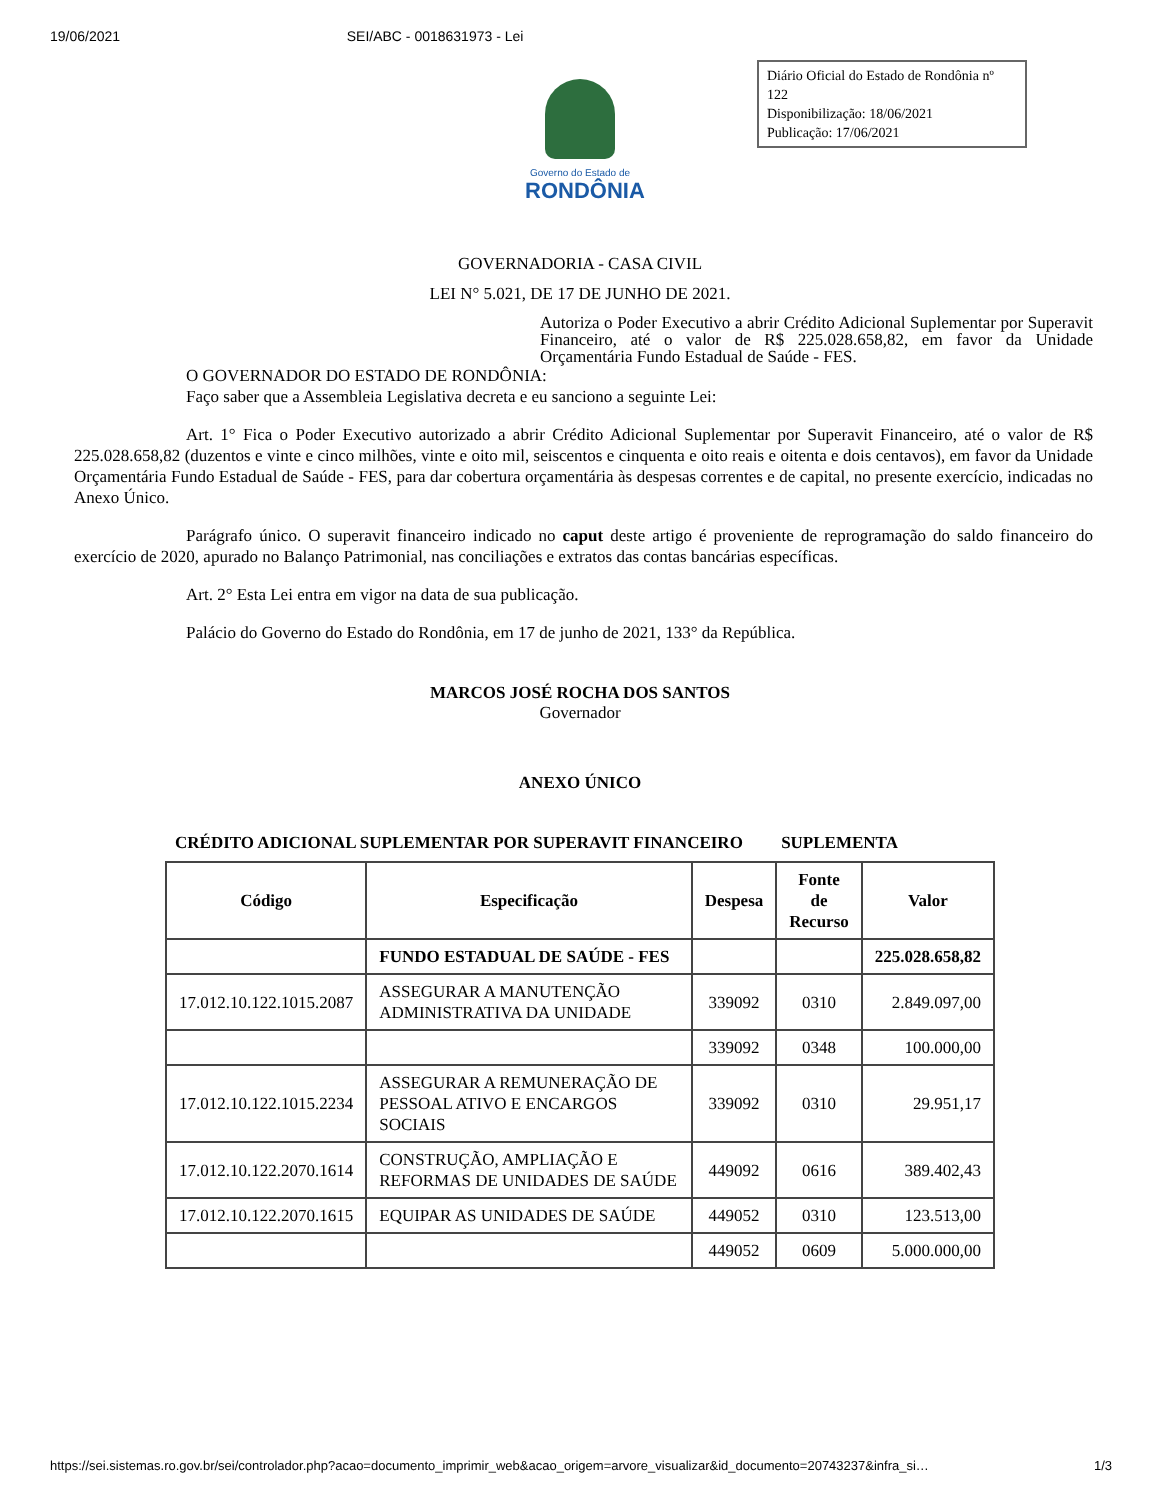19/06/2021 SEI/ABC - 0018631973 - Lei
Governo do Estado de
RONDÔNIA
Diário Oficial do Estado de Rondônia nº 122
Disponibilização: 18/06/2021
Publicação: 17/06/2021
GOVERNADORIA - CASA CIVIL
LEI N° 5.021, DE 17 DE JUNHO DE 2021.
Autoriza o Poder Executivo a abrir Crédito Adicional Suplementar por Superavit Financeiro, até o valor de R$ 225.028.658,82, em favor da Unidade Orçamentária Fundo Estadual de Saúde - FES.
O GOVERNADOR DO ESTADO DE RONDÔNIA:
Faço saber que a Assembleia Legislativa decreta e eu sanciono a seguinte Lei:
Art. 1° Fica o Poder Executivo autorizado a abrir Crédito Adicional Suplementar por Superavit Financeiro, até o valor de R$ 225.028.658,82 (duzentos e vinte e cinco milhões, vinte e oito mil, seiscentos e cinquenta e oito reais e oitenta e dois centavos), em favor da Unidade Orçamentária Fundo Estadual de Saúde - FES, para dar cobertura orçamentária às despesas correntes e de capital, no presente exercício, indicadas no Anexo Único.
Parágrafo único. O superavit financeiro indicado no caput deste artigo é proveniente de reprogramação do saldo financeiro do exercício de 2020, apurado no Balanço Patrimonial, nas conciliações e extratos das contas bancárias específicas.
Art. 2° Esta Lei entra em vigor na data de sua publicação.
Palácio do Governo do Estado do Rondônia, em 17 de junho de 2021, 133° da República.
MARCOS JOSÉ ROCHA DOS SANTOS
Governador
ANEXO ÚNICO
CRÉDITO ADICIONAL SUPLEMENTAR POR SUPERAVIT FINANCEIRO SUPLEMENTA
| Código | Especificação | Despesa | Fonte de Recurso | Valor |
| --- | --- | --- | --- | --- |
| | FUNDO ESTADUAL DE SAÚDE - FES | | | 225.028.658,82 |
| 17.012.10.122.1015.2087 | ASSEGURAR A MANUTENÇÃO ADMINISTRATIVA DA UNIDADE | 339092 | 0310 | 2.849.097,00 |
| | | 339092 | 0348 | 100.000,00 |
| 17.012.10.122.1015.2234 | ASSEGURAR A REMUNERAÇÃO DE PESSOAL ATIVO E ENCARGOS SOCIAIS | 339092 | 0310 | 29.951,17 |
| 17.012.10.122.2070.1614 | CONSTRUÇÃO, AMPLIAÇÃO E REFORMAS DE UNIDADES DE SAÚDE | 449092 | 0616 | 389.402,43 |
| 17.012.10.122.2070.1615 | EQUIPAR AS UNIDADES DE SAÚDE | 449052 | 0310 | 123.513,00 |
| | | 449052 | 0609 | 5.000.000,00 |
https://sei.sistemas.ro.gov.br/sei/controlador.php?acao=documento_imprimir_web&acao_origem=arvore_visualizar&id_documento=20743237&infra_si… 1/3